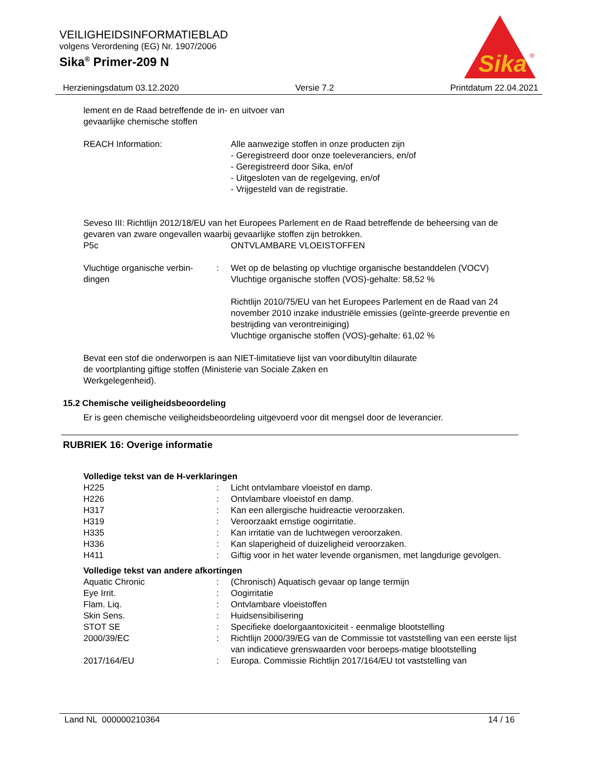VEILIGHEIDSINFORMATIEBLAD
volgens Verordening (EG) Nr. 1907/2006
Sika<sup>®</sup> Primer-209 N
Sika
®
Herzieningsdatum 03.12.2020 Versie 7.2 Printdatum 22.04.2021
lement en de Raad betreffende de in- en uitvoer van
gevaarlijke chemische stoffen
REACH Information: Alle aanwezige stoffen in onze producten zijn
- Geregistreerd door onze toeleveranciers, en/of
- Geregistreerd door Sika, en/of
- Uitgesloten van de regelgeving, en/of
- Vrijgesteld van de registratie.
Seveso III: Richtlijn 2012/18/EU van het Europees Parlement en de Raad betreffende de beheersing van de gevaren van zware ongevallen waarbij gevaarlijke stoffen zijn betrokken.
P5c ONTVLAMBARE VLOEISTOFFEN
Vluchtige organische verbin-
dingen: Wet op de belasting op vluchtige organische bestanddelen (VOCV)
Vluchtige organische stoffen (VOS)-gehalte: 58,52 %
Richtlijn 2010/75/EU van het Europees Parlement en de Raad van 24 november 2010 inzake industriële emissies (geïnte-greerde preventie en bestrijding van verontreiniging)
Vluchtige organische stoffen (VOS)-gehalte: 61,02 %
Bevat een stof die onderworpen is aan NIET-limitatieve lijst van voor de voortplanting giftige stoffen (Ministerie van Sociale Zaken en Werkgelegenheid). dibutyltin dilaurate
15.2 Chemische veiligheidsbeoordeling
Er is geen chemische veiligheidsbeoordeling uitgevoerd voor dit mengsel door de leverancier.
RUBRIEK 16: Overige informatie
Volledige tekst van de H-verklaringen
H225: Licht ontvlambare vloeistof en damp.
H226: Ontvlambare vloeistof en damp.
H317: Kan een allergische huidreactie veroorzaken.
H319: Veroorzaakt ernstige oogirritatie.
H335: Kan irritatie van de luchtwegen veroorzaken.
H336: Kan slaperigheid of duizeligheid veroorzaken.
H411: Giftig voor in het water levende organismen, met langdurige gevolgen.
Volledige tekst van andere afkortingen
Aquatic Chronic: (Chronisch) Aquatisch gevaar op lange termijn
Eye Irrit.: Oogirritatie
Flam. Liq.: Ontvlambare vloeistoffen
Skin Sens.: Huidsensibilisering
STOT SE: Specifieke doelorgaantoxiciteit - eenmalige blootstelling
2000/39/EC: Richtlijn 2000/39/EG van de Commissie tot vaststelling van een eerste lijst van indicatieve grenswaarden voor beroeps-matige blootstelling
2017/164/EU: Europa. Commissie Richtlijn 2017/164/EU tot vaststelling van
Land NL 000000210364 14 / 16